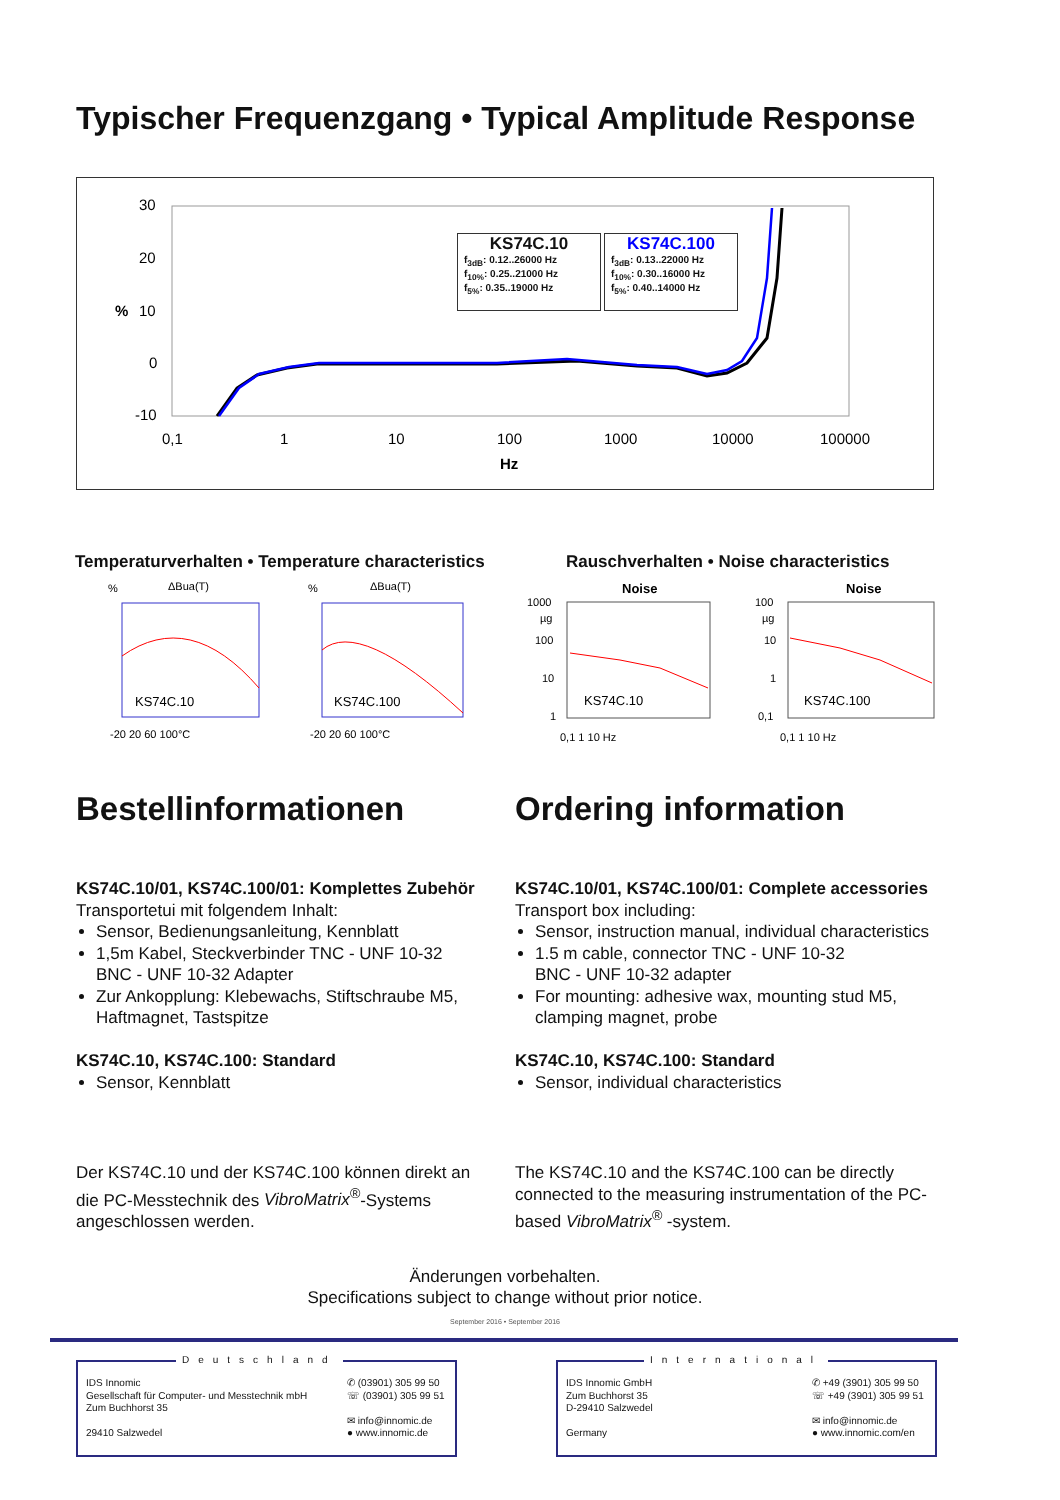Typischer Frequenzgang • Typical Amplitude Response
30
20
%
10
0
-10
0,1
1
10
100
1000
10000
100000
Hz
KS74C.10
f<sub>3dB</sub>: 0.12..26000 Hz
f<sub>10%</sub>: 0.25..21000 Hz
f<sub>5%</sub>: 0.35..19000 Hz
KS74C.100
f<sub>3dB</sub>: 0.13..22000 Hz
f<sub>10%</sub>: 0.30..16000 Hz
f<sub>5%</sub>: 0.40..14000 Hz
Temperaturverhalten • Temperature characteristics
Rauschverhalten • Noise characteristics
%
ΔBua(T)
KS74C.10
-20 20 60 100°C
%
ΔBua(T)
KS74C.100
-20 20 60 100°C
Noise
1000
µg
100
10
1
KS74C.10
0,1 1 10 Hz
Noise
100
µg
10
1
0,1
KS74C.100
0,1 1 10 Hz
Bestellinformationen Ordering information
KS74C.10/01, KS74C.100/01: Komplettes Zubehör
Transportetui mit folgendem Inhalt:
Sensor, Bedienungsanleitung, Kennblatt
1,5m Kabel, Steckverbinder TNC - UNF 10-32
BNC - UNF 10-32 Adapter
Zur Ankopplung: Klebewachs, Stiftschraube M5, Haftmagnet, Tastspitze
KS74C.10, KS74C.100: Standard
Sensor, Kennblatt
KS74C.10/01, KS74C.100/01: Complete accessories
Transport box including:
Sensor, instruction manual, individual characteristics
1.5 m cable, connector TNC - UNF 10-32
BNC - UNF 10-32 adapter
For mounting: adhesive wax, mounting stud M5, clamping magnet, probe
KS74C.10, KS74C.100: Standard
Sensor, individual characteristics
Der KS74C.10 und der KS74C.100 können direkt an die PC-Messtechnik des VibroMatrix<sup>®</sup>-Systems angeschlossen werden.
The KS74C.10 and the KS74C.100 can be directly connected to the measuring instrumentation of the PC-based VibroMatrix<sup>®</sup> -system.
Änderungen vorbehalten.
Specifications subject to change without prior notice.
September 2016 • September 2016
Deutschland
✆ (03901) 305 99 50
☏ (03901) 305 99 51
✉ info@innomic.de
● www.innomic.de
IDS Innomic
Gesellschaft für Computer- und Messtechnik mbH
Zum Buchhorst 35
29410 Salzwedel
International
✆ +49 (3901) 305 99 50
☏ +49 (3901) 305 99 51
✉ info@innomic.de
● www.innomic.com/en
IDS Innomic GmbH
Zum Buchhorst 35
D-29410 Salzwedel
Germany